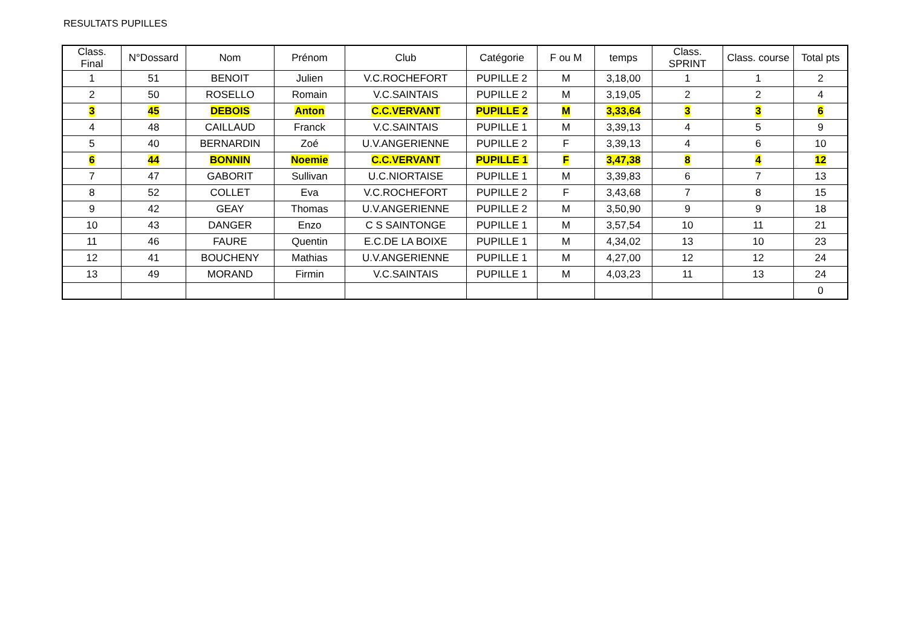RESULTATS PUPILLES
| Class. Final | N°Dossard | Nom | Prénom | Club | Catégorie | F ou M | temps | Class. SPRINT | Class. course | Total pts |
| --- | --- | --- | --- | --- | --- | --- | --- | --- | --- | --- |
| 1 | 51 | BENOIT | Julien | V.C.ROCHEFORT | PUPILLE 2 | M | 3,18,00 | 1 | 1 | 2 |
| 2 | 50 | ROSELLO | Romain | V.C.SAINTAIS | PUPILLE 2 | M | 3,19,05 | 2 | 2 | 4 |
| 3 | 45 | DEBOIS | Anton | C.C.VERVANT | PUPILLE 2 | M | 3,33,64 | 3 | 3 | 6 |
| 4 | 48 | CAILLAUD | Franck | V.C.SAINTAIS | PUPILLE 1 | M | 3,39,13 | 4 | 5 | 9 |
| 5 | 40 | BERNARDIN | Zoé | U.V.ANGERIENNE | PUPILLE 2 | F | 3,39,13 | 4 | 6 | 10 |
| 6 | 44 | BONNIN | Noemie | C.C.VERVANT | PUPILLE 1 | F | 3,47,38 | 8 | 4 | 12 |
| 7 | 47 | GABORIT | Sullivan | U.C.NIORTAISE | PUPILLE 1 | M | 3,39,83 | 6 | 7 | 13 |
| 8 | 52 | COLLET | Eva | V.C.ROCHEFORT | PUPILLE 2 | F | 3,43,68 | 7 | 8 | 15 |
| 9 | 42 | GEAY | Thomas | U.V.ANGERIENNE | PUPILLE 2 | M | 3,50,90 | 9 | 9 | 18 |
| 10 | 43 | DANGER | Enzo | C S SAINTONGE | PUPILLE 1 | M | 3,57,54 | 10 | 11 | 21 |
| 11 | 46 | FAURE | Quentin | E.C.DE LA BOIXE | PUPILLE 1 | M | 4,34,02 | 13 | 10 | 23 |
| 12 | 41 | BOUCHENY | Mathias | U.V.ANGERIENNE | PUPILLE 1 | M | 4,27,00 | 12 | 12 | 24 |
| 13 | 49 | MORAND | Firmin | V.C.SAINTAIS | PUPILLE 1 | M | 4,03,23 | 11 | 13 | 24 |
| | | | | | | | | | | 0 |